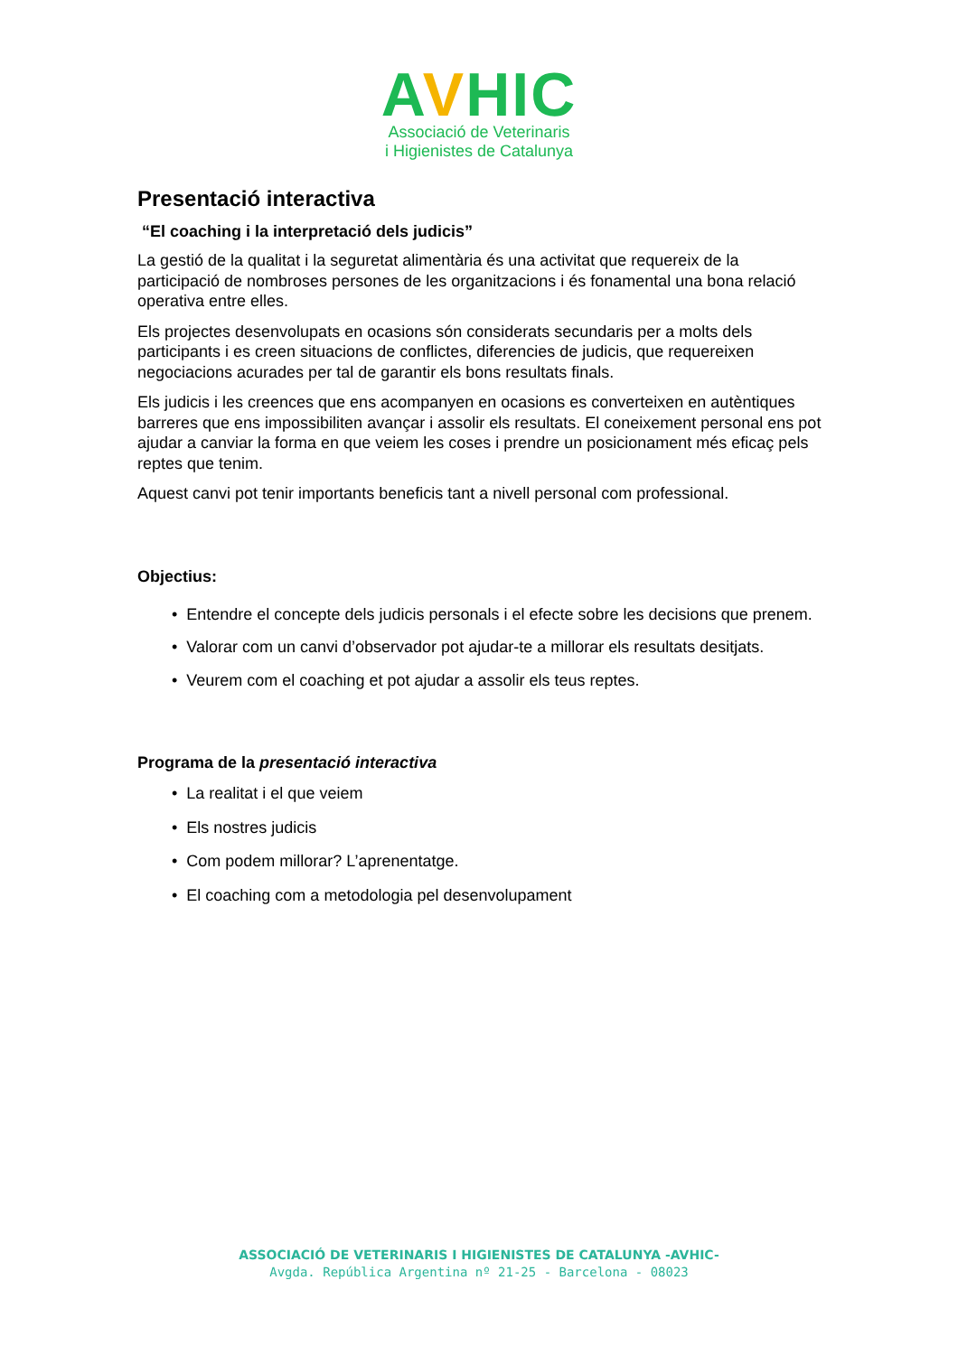AVHIC
Associació de Veterinaris
i Higienistes de Catalunya
Presentació interactiva
“El coaching i la interpretació dels judicis”
La gestió de la qualitat i la seguretat alimentària és una activitat que requereix de la participació de nombroses persones de les organitzacions i és fonamental una bona relació operativa entre elles.
Els projectes desenvolupats en ocasions són considerats secundaris per a molts dels participants i es creen situacions de conflictes, diferencies de judicis, que requereixen negociacions acurades per tal de garantir els bons resultats finals.
Els judicis i les creences que ens acompanyen en ocasions es converteixen en autèntiques barreres que ens impossibiliten avançar i assolir els resultats. El coneixement personal ens pot ajudar a canviar la forma en que veiem les coses i prendre un posicionament més eficaç pels reptes que tenim.
Aquest canvi pot tenir importants beneficis tant a nivell personal com professional.
Objectius:
• Entendre el concepte dels judicis personals i el efecte sobre les decisions que prenem.
• Valorar com un canvi d’observador pot ajudar-te a millorar els resultats desitjats.
• Veurem com el coaching et pot ajudar a assolir els teus reptes.
Programa de la presentació interactiva
• La realitat i el que veiem
• Els nostres judicis
• Com podem millorar? L’aprenentatge.
• El coaching com a metodologia pel desenvolupament
ASSOCIACIÓ DE VETERINARIS I HIGIENISTES DE CATALUNYA -AVHIC-
Avgda. República Argentina nº 21-25 - Barcelona - 08023